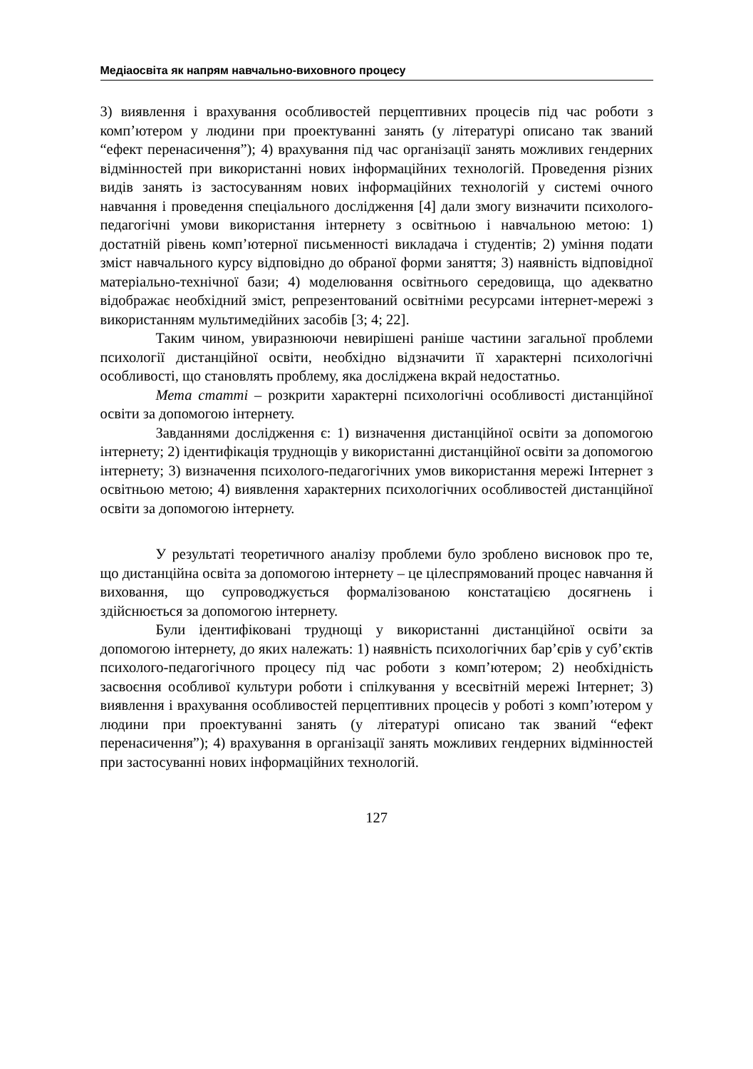Медіаосвіта як напрям навчально-виховного процесу
3) виявлення і врахування особливостей перцептивних процесів під час роботи з комп’ютером у людини при проектуванні занять (у літературі описано так званий “ефект перенасичення”); 4) врахування під час організації занять можливих гендерних відмінностей при використанні нових інформаційних технологій. Проведення різних видів занять із застосуванням нових інформаційних технологій у системі очного навчання і проведення спеціального дослідження [4] дали змогу визначити психолого-педагогічні умови використання інтернету з освітньою і навчальною метою: 1) достатній рівень комп’ютерної письменності викладача і студентів; 2) уміння подати зміст навчального курсу відповідно до обраної форми заняття; 3) наявність відповідної матеріально-технічної бази; 4) моделювання освітнього середовища, що адекватно відображає необхідний зміст, репрезентований освітніми ресурсами інтернет-мережі з використанням мультимедійних засобів [3; 4; 22].
Таким чином, увиразнюючи невирішені раніше частини загальної проблеми психології дистанційної освіти, необхідно відзначити її характерні психологічні особливості, що становлять проблему, яка досліджена вкрай недостатньо.
Мета статті – розкрити характерні психологічні особливості дистанційної освіти за допомогою інтернету.
Завданнями дослідження є: 1) визначення дистанційної освіти за допомогою інтернету; 2) ідентифікація труднощів у використанні дистанційної освіти за допомогою інтернету; 3) визначення психолого-педагогічних умов використання мережі Інтернет з освітньою метою; 4) виявлення характерних психологічних особливостей дистанційної освіти за допомогою інтернету.
У результаті теоретичного аналізу проблеми було зроблено висновок про те, що дистанційна освіта за допомогою інтернету – це цілеспрямований процес навчання й виховання, що супроводжується формалізованою констатацією досягнень і здійснюється за допомогою інтернету.
Були ідентифіковані труднощі у використанні дистанційної освіти за допомогою інтернету, до яких належать: 1) наявність психологічних бар’єрів у суб’єктів психолого-педагогічного процесу під час роботи з комп’ютером; 2) необхідність засвоєння особливої культури роботи і спілкування у всесвітній мережі Інтернет; 3) виявлення і врахування особливостей перцептивних процесів у роботі з комп’ютером у людини при проектуванні занять (у літературі описано так званий “ефект перенасичення”); 4) врахування в організації занять можливих гендерних відмінностей при застосуванні нових інформаційних технологій.
127